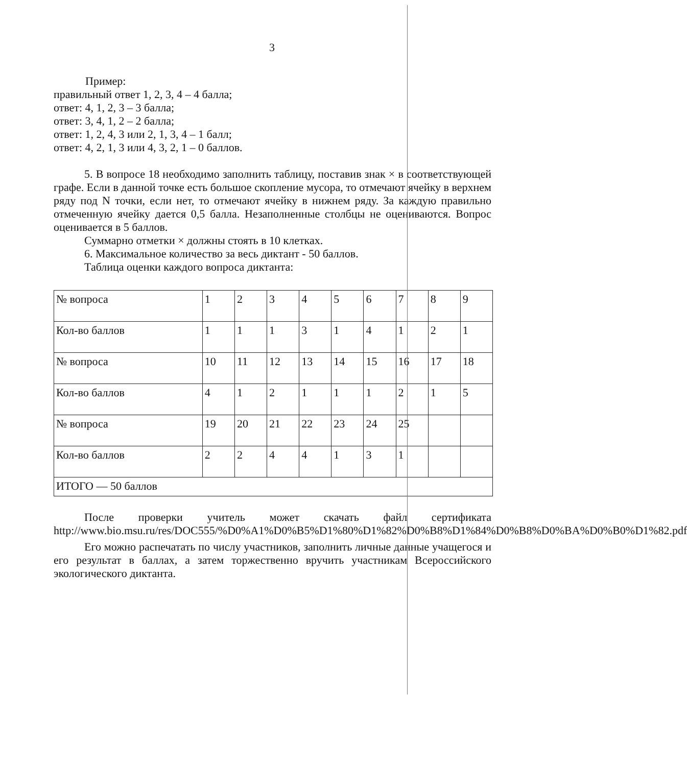3
Пример:
правильный ответ 1, 2, 3, 4 – 4 балла;
ответ: 4, 1, 2, 3 – 3 балла;
ответ: 3, 4, 1, 2 – 2 балла;
ответ: 1, 2, 4, 3 или 2, 1, 3, 4 – 1 балл;
ответ: 4, 2, 1, 3 или 4, 3, 2, 1 – 0 баллов.
5. В вопросе 18 необходимо заполнить таблицу, поставив знак × в соответствующей графе. Если в данной точке есть большое скопление мусора, то отмечают ячейку в верхнем ряду под N точки, если нет, то отмечают ячейку в нижнем ряду. За каждую правильно отмеченную ячейку дается 0,5 балла. Незаполненные столбцы не оцениваются. Вопрос оценивается в 5 баллов.
Суммарно отметки × должны стоять в 10 клетках.
6. Максимальное количество за весь диктант - 50 баллов.
Таблица оценки каждого вопроса диктанта:
| № вопроса | 1 | 2 | 3 | 4 | 5 | 6 | 7 | 8 | 9 |
| Кол-во баллов | 1 | 1 | 1 | 3 | 1 | 4 | 1 | 2 | 1 |
| № вопроса | 10 | 11 | 12 | 13 | 14 | 15 | 16 | 17 | 18 |
| Кол-во баллов | 4 | 1 | 2 | 1 | 1 | 1 | 2 | 1 | 5 |
| № вопроса | 19 | 20 | 21 | 22 | 23 | 24 | 25 | | |
| Кол-во баллов | 2 | 2 | 4 | 4 | 1 | 3 | 1 | | |
| ИТОГО — 50 баллов | | | | | | | | | |
После проверки учитель может скачать файл сертификата http://www.bio.msu.ru/res/DOC555/%D0%A1%D0%B5%D1%80%D1%82%D0%B8%D1%84%D0%B8%D0%BA%D0%B0%D1%82.pdf
Его можно распечатать по числу участников, заполнить личные данные учащегося и его результат в баллах, а затем торжественно вручить участникам Всероссийского экологического диктанта.